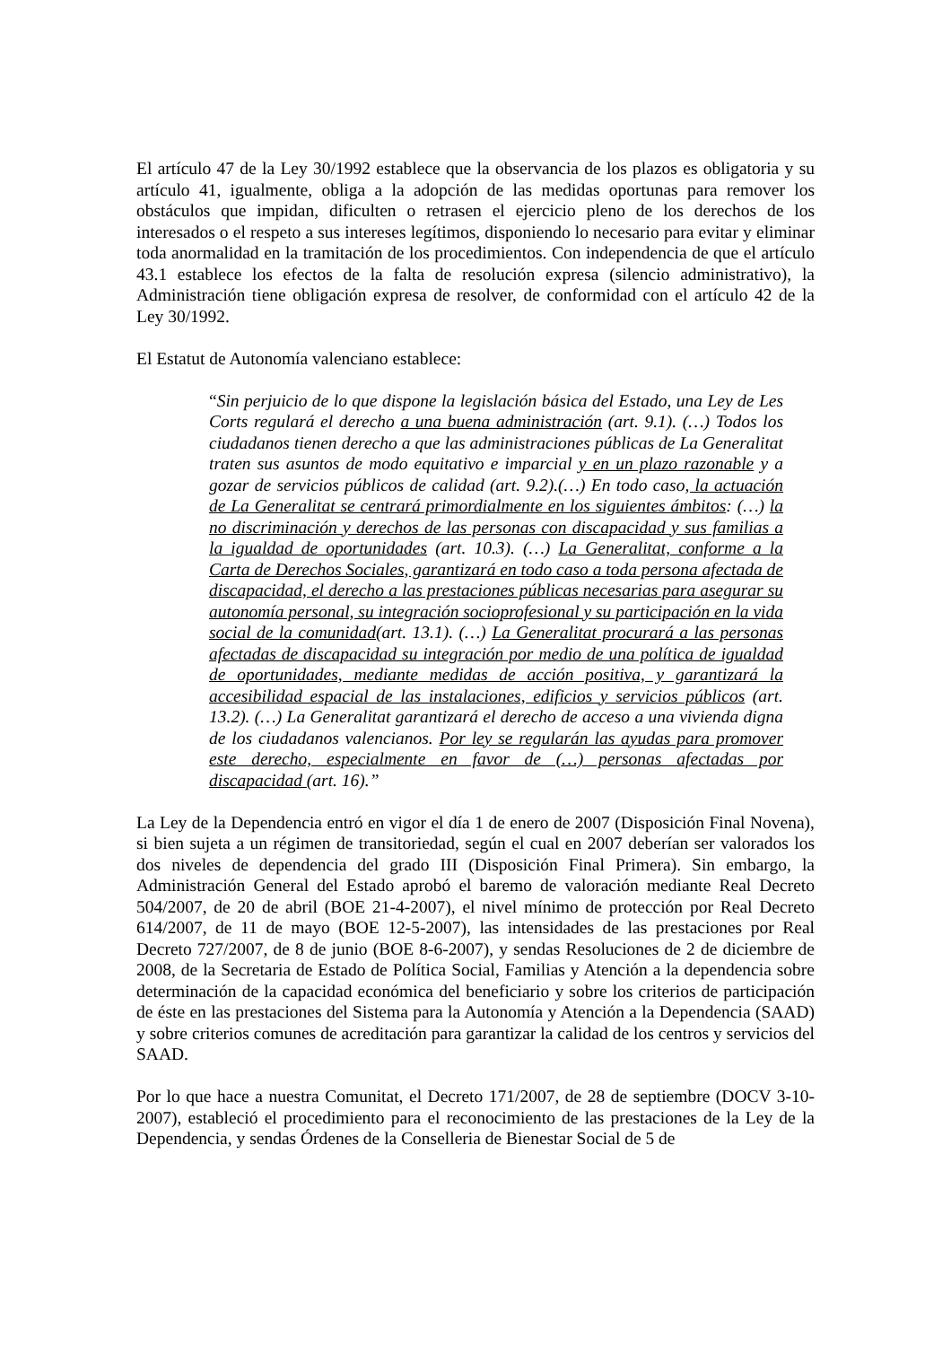El artículo 47 de la Ley 30/1992 establece que la observancia de los plazos es obligatoria y su artículo 41, igualmente, obliga a la adopción de las medidas oportunas para remover los obstáculos que impidan, dificulten o retrasen el ejercicio pleno de los derechos de los interesados o el respeto a sus intereses legítimos, disponiendo lo necesario para evitar y eliminar toda anormalidad en la tramitación de los procedimientos. Con independencia de que el artículo 43.1 establece los efectos de la falta de resolución expresa (silencio administrativo), la Administración tiene obligación expresa de resolver, de conformidad con el artículo 42 de la Ley 30/1992.
El Estatut de Autonomía valenciano establece:
“Sin perjuicio de lo que dispone la legislación básica del Estado, una Ley de Les Corts regulará el derecho a una buena administración (art. 9.1). (…) Todos los ciudadanos tienen derecho a que las administraciones públicas de La Generalitat traten sus asuntos de modo equitativo e imparcial y en un plazo razonable y a gozar de servicios públicos de calidad (art. 9.2).(…) En todo caso, la actuación de La Generalitat se centrará primordialmente en los siguientes ámbitos: (…) la no discriminación y derechos de las personas con discapacidad y sus familias a la igualdad de oportunidades (art. 10.3). (…) La Generalitat, conforme a la Carta de Derechos Sociales, garantizará en todo caso a toda persona afectada de discapacidad, el derecho a las prestaciones públicas necesarias para asegurar su autonomía personal, su integración socioprofesional y su participación en la vida social de la comunidad(art. 13.1). (…) La Generalitat procurará a las personas afectadas de discapacidad su integración por medio de una política de igualdad de oportunidades, mediante medidas de acción positiva, y garantizará la accesibilidad espacial de las instalaciones, edificios y servicios públicos (art. 13.2). (…) La Generalitat garantizará el derecho de acceso a una vivienda digna de los ciudadanos valencianos. Por ley se regularán las ayudas para promover este derecho, especialmente en favor de (…) personas afectadas por discapacidad (art. 16).”
La Ley de la Dependencia entró en vigor el día 1 de enero de 2007 (Disposición Final Novena), si bien sujeta a un régimen de transitoriedad, según el cual en 2007 deberían ser valorados los dos niveles de dependencia del grado III (Disposición Final Primera). Sin embargo, la Administración General del Estado aprobó el baremo de valoración mediante Real Decreto 504/2007, de 20 de abril (BOE 21-4-2007), el nivel mínimo de protección por Real Decreto 614/2007, de 11 de mayo (BOE 12-5-2007), las intensidades de las prestaciones por Real Decreto 727/2007, de 8 de junio (BOE 8-6-2007), y sendas Resoluciones de 2 de diciembre de 2008, de la Secretaria de Estado de Política Social, Familias y Atención a la dependencia sobre determinación de la capacidad económica del beneficiario y sobre los criterios de participación de éste en las prestaciones del Sistema para la Autonomía y Atención a la Dependencia (SAAD) y sobre criterios comunes de acreditación para garantizar la calidad de los centros y servicios del SAAD.
Por lo que hace a nuestra Comunitat, el Decreto 171/2007, de 28 de septiembre (DOCV 3-10-2007), estableció el procedimiento para el reconocimiento de las prestaciones de la Ley de la Dependencia, y sendas Órdenes de la Conselleria de Bienestar Social de 5 de